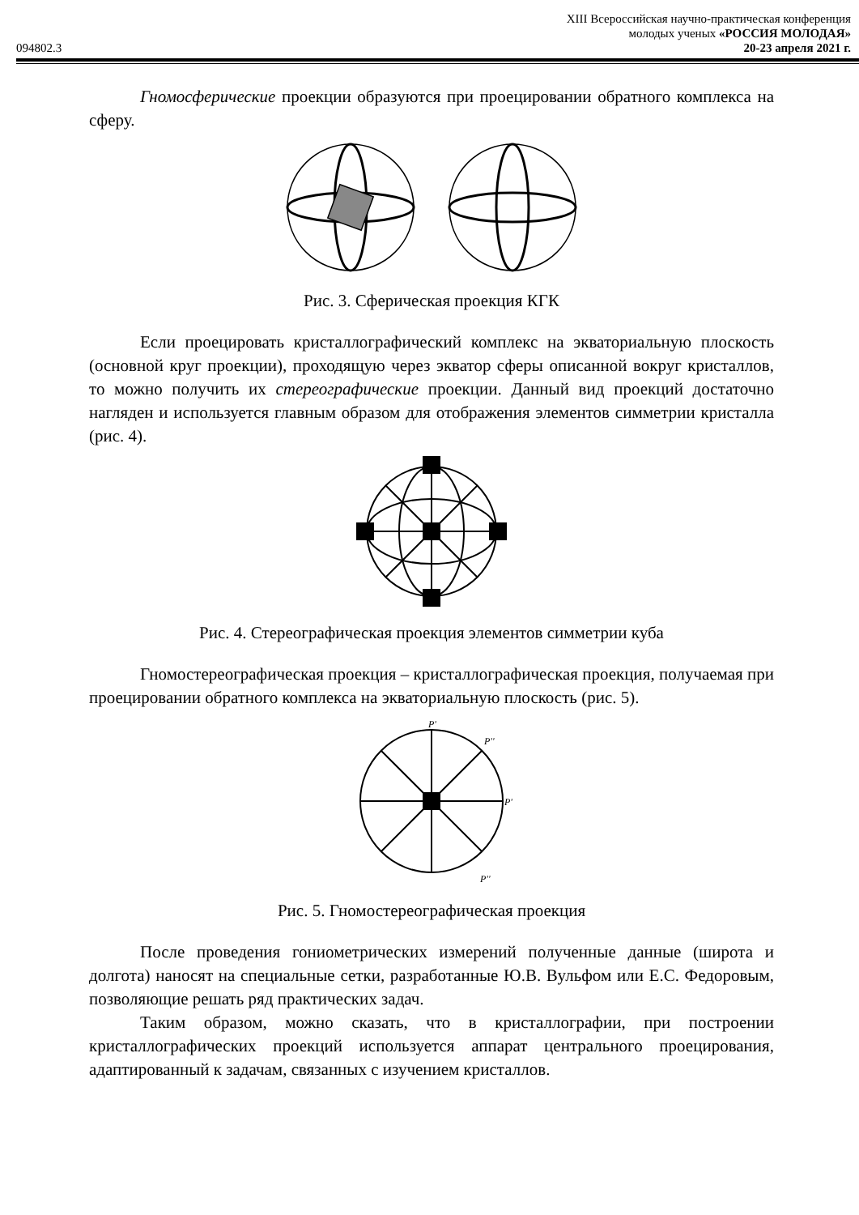094802.3
XIII Всероссийская научно-практическая конференция
молодых ученых «РОССИЯ МОЛОДАЯ»
20-23 апреля 2021 г.
Гномосферические проекции образуются при проецировании обратного комплекса на сферу.
Рис. 3. Сферическая проекция КГК
Если проецировать кристаллографический комплекс на экваториальную плоскость (основной круг проекции), проходящую через экватор сферы описанной вокруг кристаллов, то можно получить их стереографические проекции. Данный вид проекций достаточно нагляден и используется главным образом для отображения элементов симметрии кристалла (рис. 4).
Рис. 4. Стереографическая проекция элементов симметрии куба
Гномостереографическая проекция – кристаллографическая проекция, получаемая при проецировании обратного комплекса на экваториальную плоскость (рис. 5).
P'
P''
P'
P''
Рис. 5. Гномостереографическая проекция
После проведения гониометрических измерений полученные данные (широта и долгота) наносят на специальные сетки, разработанные Ю.В. Вульфом или Е.С. Федоровым, позволяющие решать ряд практических задач.
Таким образом, можно сказать, что в кристаллографии, при построении кристаллографических проекций используется аппарат центрального проецирования, адаптированный к задачам, связанных с изучением кристаллов.